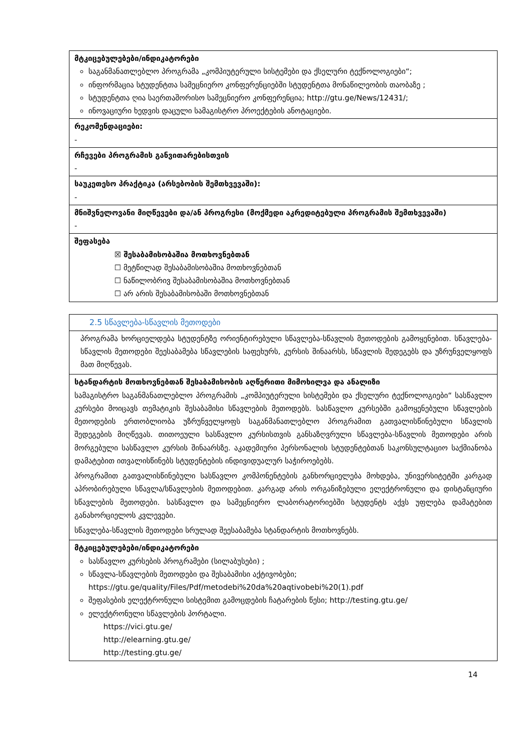| მტკიცებულებები/ინდიკატორები საგანმანათლებლო პროგრამა „კომპიუტერული სისტემები და ქსელური ტექნოლოგიები“; ინფორმაცია სტუდენტთა სამეცნიერო კონფერენციებში სტუდენტთა მონაწილეობის თაობაზე ; სტუდენტთა ღია საერთაშორისო სამეცნიერო კონფერენცია; http://gtu.ge/News/12431/; ინოვაციური ხედვის დაცული სამაგისტრო პროექტების ანოტაციები. |
| რეკომენდაციები: - |
| რჩევები პროგრამის განვითარებისთვის - |
| საუკეთესო პრაქტიკა (არსებობის შემთხვევაში): - |
| მნიშვნელოვანი მიღწევები და/ან პროგრესი (მოქმედი აკრედიტებული პროგრამის შემთხვევაში) - |
| შეფასება ☒ შესაბამისობაშია მოთხოვნებთან ☐ მეტწილად შესაბამისობაშია მოთხოვნებთან ☐ ნაწილობრივ შესაბამისობაშია მოთხოვნებთან ☐ არ არის შესაბამისობაში მოთხოვნებთან |
| 2.5 სწავლება-სწავლის მეთოდები |
| პროგრამა ხორციელდება სტუდენტზე ორიენტირებული სწავლება-სწავლის მეთოდების გამოყენებით. სწავლება-სწავლის მეთოდები შეესაბამება სწავლების საფეხურს, კურსის შინაარსს, სწავლის შედეგებს და უზრუნველყოფს მათ მიღწევას. |
| სტანდარტის მოთხოვნებთან შესაბამისობის აღწერითი მიმოხილვა და ანალიზი სამაგისტრო საგანმანათლებლო პროგრამის „კომპიუტერული სისტემები და ქსელური ტექნოლოგიები“ სასწავლო კურსები მოიცავს თემატიკის შესაბამისი სწავლების მეთოდებს. სასწავლო კურსებში გამოყენებული სწავლების მეთოდების ერთობლიობა უზრუნველყოფს საგანმანათლებლო პროგრამით გათვალისწინებული სწავლის შედეგების მიღწევას. თითოეული სასწავლო კურსისთვის განსაზღვრული სწავლება-სწავლის მეთოდები არის მორგებული სასწავლო კურსის შინაარსზე. აკადემიური პერსონალის სტუდენტებთან საკონსულტაციო საქმიანობა დამატებით ითვალისწინებს სტუდენტების ინდივიდუალურ საჭიროებებს. პროგრამით გათვალისწინებული სასწავლო კომპონენტების განხორციელება მოხდება, უნივერსიტეტში კარგად აპრობირებული სწავლა/სწავლების მეთოდებით. კარგად არის ორგანიზებული ელექტრონული და დისტანციური სწავლების მეთოდები. სასწავლო და სამეცნიერო ლაბორატორიებში სტუდენტს აქვს უფლება დამატებით განახორციელოს კვლევები. სწავლება-სწავლის მეთოდები სრულად შეესაბამება სტანდარტის მოთხოვნებს. |
| მტკიცებულებები/ინდიკატორები სასწავლო კურსების პროგრამები (სილაბუსები) ; სწავლა-სწავლების მეთოდები და შესაბამისი აქტივობები; https://gtu.ge/quality/Files/Pdf/metodebi%20da%20aqtivobebi%20(1).pdf შეფასების ელექტრონული სისტემით გამოცდების ჩატარების წესი; http://testing.gtu.ge/ ელექტრონული სწავლების პორტალი. https://vici.gtu.ge/ http://elearning.gtu.ge/ http://testing.gtu.ge/ |
14